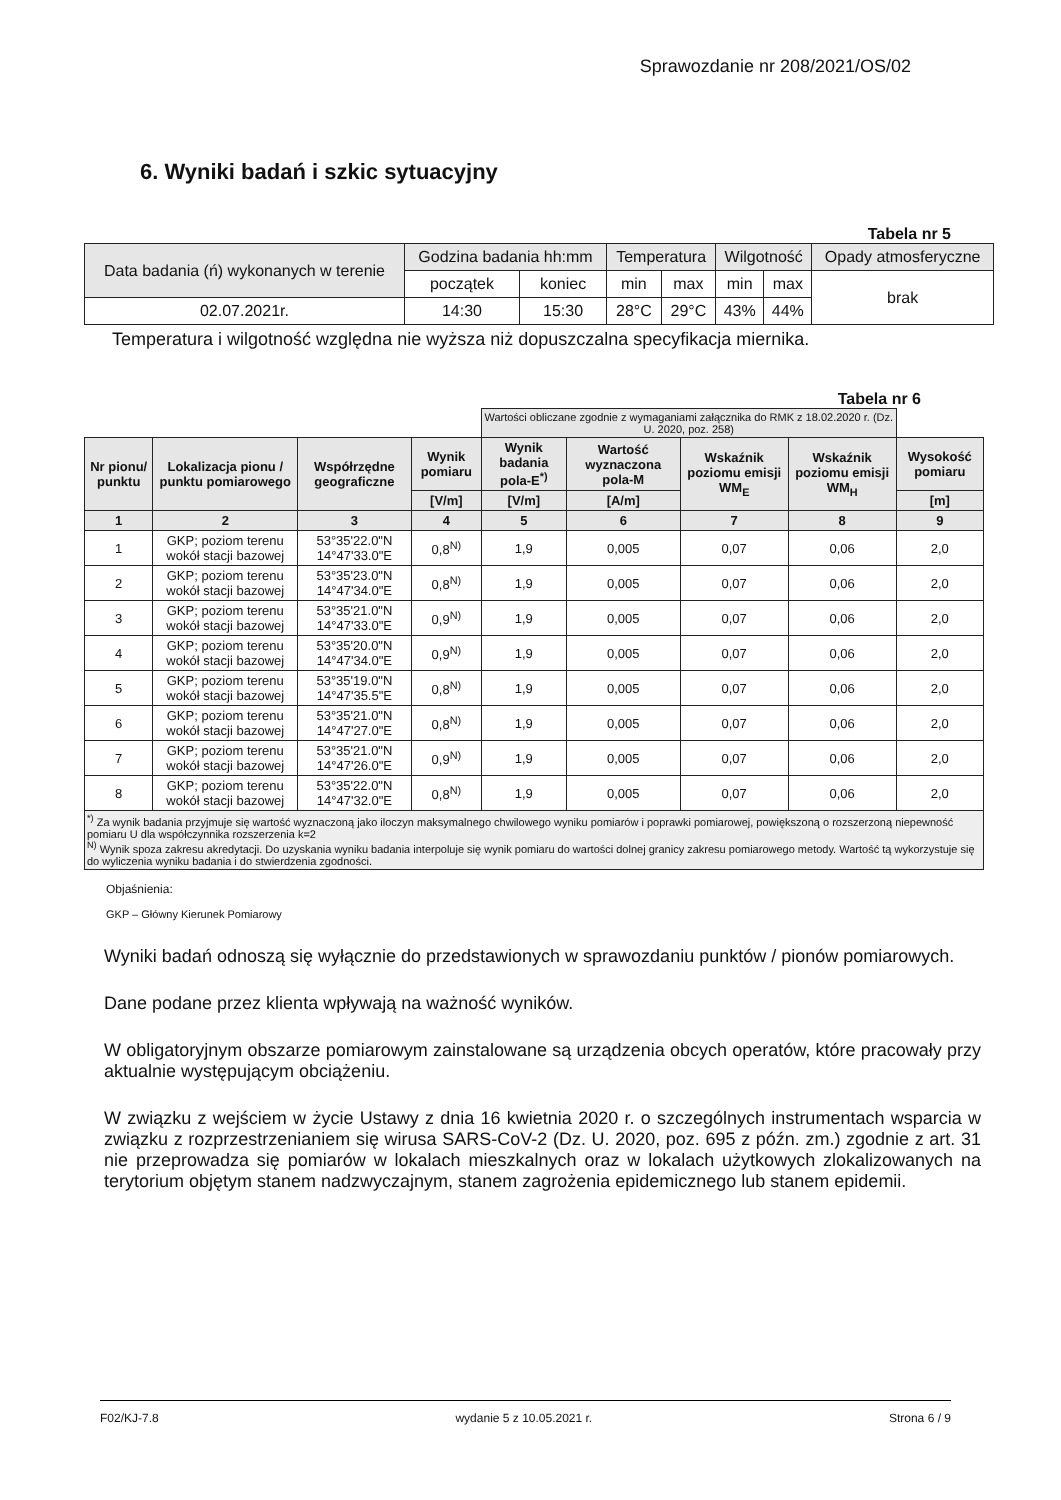Sprawozdanie nr 208/2021/OS/02
6. Wyniki badań i szkic sytuacyjny
Tabela nr 5
| Data badania (ń) wykonanych w terenie | Godzina badania hh:mm | | Temperatura | | Wilgotność | | Opady atmosferyczne |
| | początek | koniec | min | max | min | max | brak |
| 02.07.2021r. | 14:30 | 15:30 | 28°C | 29°C | 43% | 44% | |
Temperatura i wilgotność względna nie wyższa niż dopuszczalna specyfikacja miernika.
Tabela nr 6
| | | | | Wartości obliczane zgodnie z wymaganiami załącznika do RMK z 18.02.2020 r. (Dz. U. 2020, poz. 258) | | | | |
| Nr pionu/ punktu | Lokalizacja pionu / punktu pomiarowego | Współrzędne geograficzne | Wynik pomiaru | Wynik badania pola-E<sup>*)</sup> | Wartość wyznaczona pola-M | Wskaźnik poziomu emisji WM<sub>E</sub> | Wskaźnik poziomu emisji WM<sub>H</sub> | Wysokość pomiaru |
| | | | [V/m] | [V/m] | [A/m] | | | [m] |
| 1 | 2 | 3 | 4 | 5 | 6 | 7 | 8 | 9 |
| 1 | GKP; poziom terenu wokół stacji bazowej | 53°35'22.0"N 14°47'33.0"E | 0,8<sup>N)</sup> | 1,9 | 0,005 | 0,07 | 0,06 | 2,0 |
| 2 | GKP; poziom terenu wokół stacji bazowej | 53°35'23.0"N 14°47'34.0"E | 0,8<sup>N)</sup> | 1,9 | 0,005 | 0,07 | 0,06 | 2,0 |
| 3 | GKP; poziom terenu wokół stacji bazowej | 53°35'21.0"N 14°47'33.0"E | 0,9<sup>N)</sup> | 1,9 | 0,005 | 0,07 | 0,06 | 2,0 |
| 4 | GKP; poziom terenu wokół stacji bazowej | 53°35'20.0"N 14°47'34.0"E | 0,9<sup>N)</sup> | 1,9 | 0,005 | 0,07 | 0,06 | 2,0 |
| 5 | GKP; poziom terenu wokół stacji bazowej | 53°35'19.0"N 14°47'35.5"E | 0,8<sup>N)</sup> | 1,9 | 0,005 | 0,07 | 0,06 | 2,0 |
| 6 | GKP; poziom terenu wokół stacji bazowej | 53°35'21.0"N 14°47'27.0"E | 0,8<sup>N)</sup> | 1,9 | 0,005 | 0,07 | 0,06 | 2,0 |
| 7 | GKP; poziom terenu wokół stacji bazowej | 53°35'21.0"N 14°47'26.0"E | 0,9<sup>N)</sup> | 1,9 | 0,005 | 0,07 | 0,06 | 2,0 |
| 8 | GKP; poziom terenu wokół stacji bazowej | 53°35'22.0"N 14°47'32.0"E | 0,8<sup>N)</sup> | 1,9 | 0,005 | 0,07 | 0,06 | 2,0 |
| <sup>*)</sup> Za wynik badania przyjmuje się wartość wyznaczoną jako iloczyn maksymalnego chwilowego wyniku pomiarów i poprawki pomiarowej, powiększoną o rozszerzoną niepewność pomiaru U dla współczynnika rozszerzenia k=2 <sup>N)</sup> Wynik spoza zakresu akredytacji. Do uzyskania wyniku badania interpoluje się wynik pomiaru do wartości dolnej granicy zakresu pomiarowego metody. Wartość tą wykorzystuje się do wyliczenia wyniku badania i do stwierdzenia zgodności. | | | | | | | | |
Objaśnienia:
GKP – Główny Kierunek Pomiarowy
Wyniki badań odnoszą się wyłącznie do przedstawionych w sprawozdaniu punktów / pionów pomiarowych.
Dane podane przez klienta wpływają na ważność wyników.
W obligatoryjnym obszarze pomiarowym zainstalowane są urządzenia obcych operatów, które pracowały przy aktualnie występującym obciążeniu.
W związku z wejściem w życie Ustawy z dnia 16 kwietnia 2020 r. o szczególnych instrumentach wsparcia w związku z rozprzestrzenianiem się wirusa SARS-CoV-2 (Dz. U. 2020, poz. 695 z późn. zm.) zgodnie z art. 31 nie przeprowadza się pomiarów w lokalach mieszkalnych oraz w lokalach użytkowych zlokalizowanych na terytorium objętym stanem nadzwyczajnym, stanem zagrożenia epidemicznego lub stanem epidemii.
F02/KJ-7.8 wydanie 5 z 10.05.2021 r. Strona 6 / 9